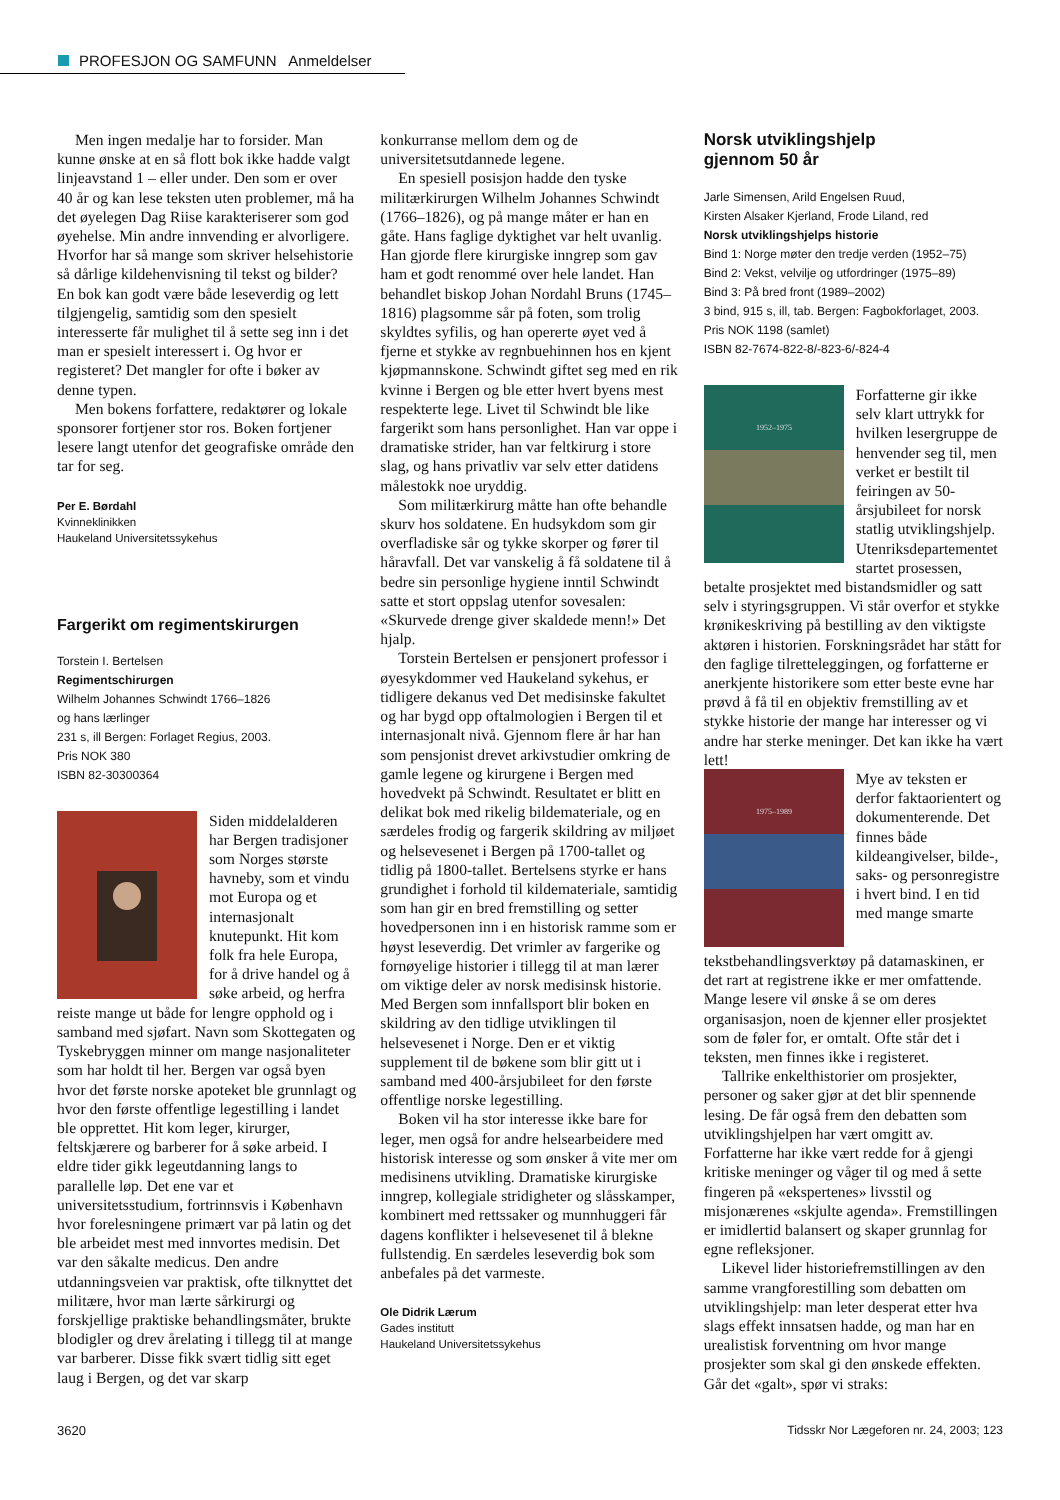PROFESJON OG SAMFUNN Anmeldelser
Men ingen medalje har to forsider. Man kunne ønske at en så flott bok ikke hadde valgt linjeavstand 1 – eller under. Den som er over 40 år og kan lese teksten uten problemer, må ha det øyelegen Dag Riise karakteriserer som god øyehelse. Min andre innvending er alvorligere. Hvorfor har så mange som skriver helsehistorie så dårlige kildehenvisning til tekst og bilder? En bok kan godt være både leseverdig og lett tilgjengelig, samtidig som den spesielt interesserte får mulighet til å sette seg inn i det man er spesielt interessert i. Og hvor er registeret? Det mangler for ofte i bøker av denne typen.
Men bokens forfattere, redaktører og lokale sponsorer fortjener stor ros. Boken fortjener lesere langt utenfor det geografiske område den tar for seg.
Per E. Børdahl
Kvinneklinikken
Haukeland Universitetssykehus
Fargerikt om regimentskirurgen
Torstein I. Bertelsen
Regimentschirurgen
Wilhelm Johannes Schwindt 1766–1826
og hans lærlinger
231 s, ill Bergen: Forlaget Regius, 2003.
Pris NOK 380
ISBN 82-30300364
Siden middelalderen har Bergen tradisjoner som Norges største havneby, som et vindu mot Europa og et internasjonalt knutepunkt. Hit kom folk fra hele Europa, for å drive handel og å søke arbeid, og herfra reiste mange ut både for lengre opphold og i samband med sjøfart. Navn som Skottegaten og Tyskebryggen minner om mange nasjonaliteter som har holdt til her. Bergen var også byen hvor det første norske apoteket ble grunnlagt og hvor den første offentlige legestilling i landet ble opprettet. Hit kom leger, kirurger, feltskjærere og barberer for å søke arbeid. I eldre tider gikk legeutdanning langs to parallelle løp. Det ene var et universitetsstudium, fortrinnsvis i København hvor forelesningene primært var på latin og det ble arbeidet mest med innvortes medisin. Det var den såkalte medicus. Den andre utdanningsveien var praktisk, ofte tilknyttet det militære, hvor man lærte sårkirurgi og forskjellige praktiske behandlingsmåter, brukte blodigler og drev årelating i tillegg til at mange var barberer. Disse fikk svært tidlig sitt eget laug i Bergen, og det var skarp
konkurranse mellom dem og de universitetsutdannede legene.
En spesiell posisjon hadde den tyske militærkirurgen Wilhelm Johannes Schwindt (1766–1826), og på mange måter er han en gåte. Hans faglige dyktighet var helt uvanlig. Han gjorde flere kirurgiske inngrep som gav ham et godt renommé over hele landet. Han behandlet biskop Johan Nordahl Bruns (1745–1816) plagsomme sår på foten, som trolig skyldtes syfilis, og han opererte øyet ved å fjerne et stykke av regnbuehinnen hos en kjent kjøpmannskone. Schwindt giftet seg med en rik kvinne i Bergen og ble etter hvert byens mest respekterte lege. Livet til Schwindt ble like fargerikt som hans personlighet. Han var oppe i dramatiske strider, han var feltkirurg i store slag, og hans privatliv var selv etter datidens målestokk noe uryddig.
Som militærkirurg måtte han ofte behandle skurv hos soldatene. En hudsykdom som gir overfladiske sår og tykke skorper og fører til håravfall. Det var vanskelig å få soldatene til å bedre sin personlige hygiene inntil Schwindt satte et stort oppslag utenfor sovesalen: «Skurvede drenge giver skaldede menn!» Det hjalp.
Torstein Bertelsen er pensjonert professor i øyesykdommer ved Haukeland sykehus, er tidligere dekanus ved Det medisinske fakultet og har bygd opp oftalmologien i Bergen til et internasjonalt nivå. Gjennom flere år har han som pensjonist drevet arkivstudier omkring de gamle legene og kirurgene i Bergen med hovedvekt på Schwindt. Resultatet er blitt en delikat bok med rikelig bildemateriale, og en særdeles frodig og fargerik skildring av miljøet og helsevesenet i Bergen på 1700-tallet og tidlig på 1800-tallet. Bertelsens styrke er hans grundighet i forhold til kildemateriale, samtidig som han gir en bred fremstilling og setter hovedpersonen inn i en historisk ramme som er høyst leseverdig. Det vrimler av fargerike og fornøyelige historier i tillegg til at man lærer om viktige deler av norsk medisinsk historie. Med Bergen som innfallsport blir boken en skildring av den tidlige utviklingen til helsevesenet i Norge. Den er et viktig supplement til de bøkene som blir gitt ut i samband med 400-årsjubileet for den første offentlige norske legestilling.
Boken vil ha stor interesse ikke bare for leger, men også for andre helsearbeidere med historisk interesse og som ønsker å vite mer om medisinens utvikling. Dramatiske kirurgiske inngrep, kollegiale stridigheter og slåsskamper, kombinert med rettssaker og munnhuggeri får dagens konflikter i helsevesenet til å blekne fullstendig. En særdeles leseverdig bok som anbefales på det varmeste.
Ole Didrik Lærum
Gades institutt
Haukeland Universitetssykehus
Norsk utviklingshjelp
gjennom 50 år
Jarle Simensen, Arild Engelsen Ruud,
Kirsten Alsaker Kjerland, Frode Liland, red
Norsk utviklingshjelps historie
Bind 1: Norge møter den tredje verden (1952–75)
Bind 2: Vekst, velvilje og utfordringer (1975–89)
Bind 3: På bred front (1989–2002)
3 bind, 915 s, ill, tab. Bergen: Fagbokforlaget, 2003. Pris NOK 1198 (samlet)
ISBN 82-7674-822-8/-823-6/-824-4
1952–1975
Forfatterne gir ikke selv klart uttrykk for hvilken lesergruppe de henvender seg til, men verket er bestilt til feiringen av 50-årsjubileet for norsk statlig utviklingshjelp. Utenriksdepartementet startet prosessen, betalte prosjektet med bistandsmidler og satt selv i styringsgruppen. Vi står overfor et stykke krønikeskriving på bestilling av den viktigste aktøren i historien. Forskningsrådet har stått for den faglige tilretteleggingen, og forfatterne er anerkjente historikere som etter beste evne har prøvd å få til en objektiv fremstilling av et stykke historie der mange har interesser og vi andre har sterke meninger. Det kan ikke ha vært lett!
1975–1989
Mye av teksten er derfor faktaorientert og dokumenterende. Det finnes både kildeangivelser, bilde-, saks- og personregistre i hvert bind. I en tid med mange smarte tekstbehandlingsverktøy på datamaskinen, er det rart at registrene ikke er mer omfattende. Mange lesere vil ønske å se om deres organisasjon, noen de kjenner eller prosjektet som de føler for, er omtalt. Ofte står det i teksten, men finnes ikke i registeret.
Tallrike enkelthistorier om prosjekter, personer og saker gjør at det blir spennende lesing. De får også frem den debatten som utviklingshjelpen har vært omgitt av. Forfatterne har ikke vært redde for å gjengi kritiske meninger og våger til og med å sette fingeren på «ekspertenes» livsstil og misjonærenes «skjulte agenda». Fremstillingen er imidlertid balansert og skaper grunnlag for egne refleksjoner.
Likevel lider historiefremstillingen av den samme vrangforestilling som debatten om utviklingshjelp: man leter desperat etter hva slags effekt innsatsen hadde, og man har en urealistisk forventning om hvor mange prosjekter som skal gi den ønskede effekten. Går det «galt», spør vi straks:
3620 Tidsskr Nor Lægeforen nr. 24, 2003; 123